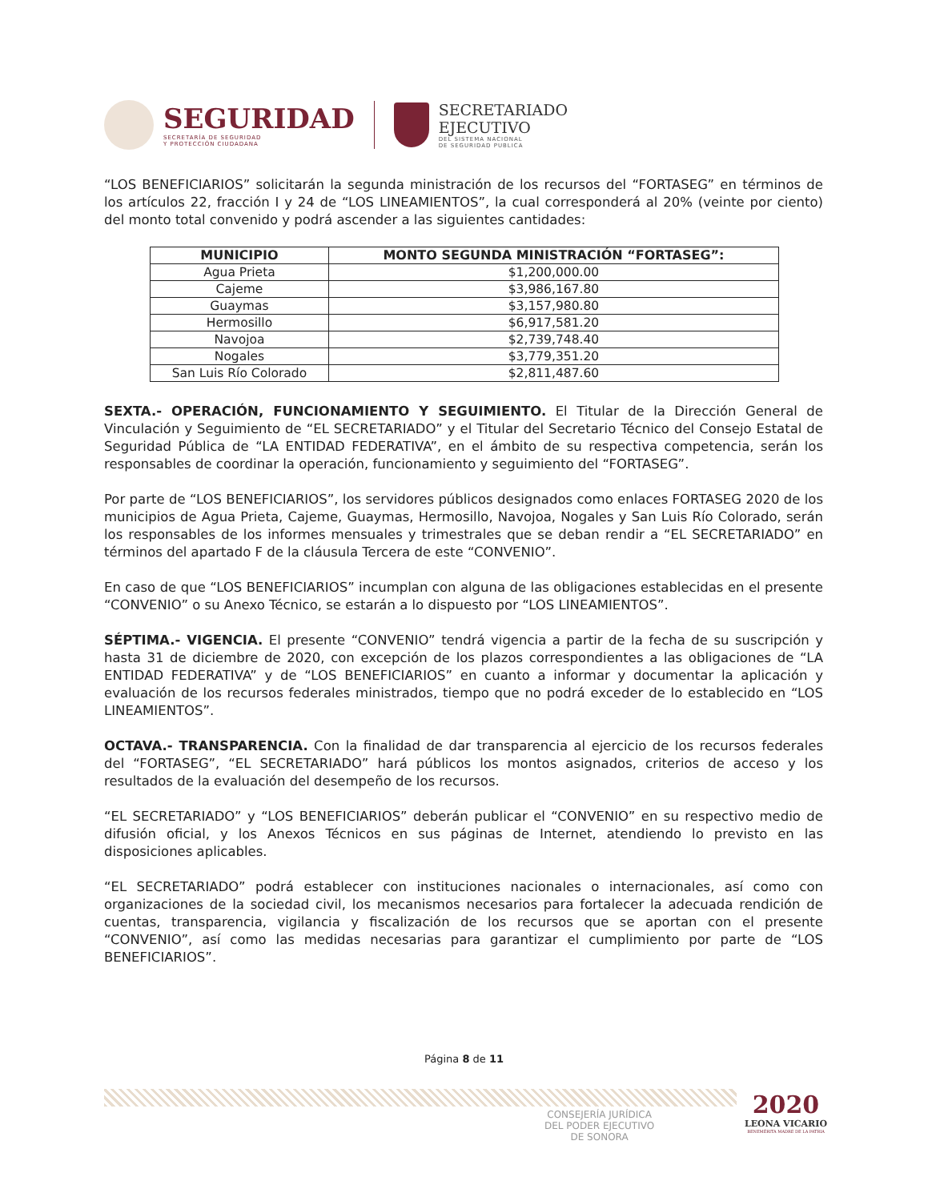SEGURIDAD
SECRETARÍA DE SEGURIDAD
Y PROTECCIÓN CIUDADANA
SECRETARIADO
EJECUTIVO
DEL SISTEMA NACIONAL
DE SEGURIDAD PUBLICA
“LOS BENEFICIARIOS” solicitarán la segunda ministración de los recursos del “FORTASEG” en términos de los artículos 22, fracción I y 24 de “LOS LINEAMIENTOS”, la cual corresponderá al 20% (veinte por ciento) del monto total convenido y podrá ascender a las siguientes cantidades:
| MUNICIPIO | MONTO SEGUNDA MINISTRACIÓN “FORTASEG”: |
| --- | --- |
| Agua Prieta | $1,200,000.00 |
| Cajeme | $3,986,167.80 |
| Guaymas | $3,157,980.80 |
| Hermosillo | $6,917,581.20 |
| Navojoa | $2,739,748.40 |
| Nogales | $3,779,351.20 |
| San Luis Río Colorado | $2,811,487.60 |
SEXTA.- OPERACIÓN, FUNCIONAMIENTO Y SEGUIMIENTO. El Titular de la Dirección General de Vinculación y Seguimiento de “EL SECRETARIADO” y el Titular del Secretario Técnico del Consejo Estatal de Seguridad Pública de “LA ENTIDAD FEDERATIVA”, en el ámbito de su respectiva competencia, serán los responsables de coordinar la operación, funcionamiento y seguimiento del “FORTASEG”.
Por parte de “LOS BENEFICIARIOS”, los servidores públicos designados como enlaces FORTASEG 2020 de los municipios de Agua Prieta, Cajeme, Guaymas, Hermosillo, Navojoa, Nogales y San Luis Río Colorado, serán los responsables de los informes mensuales y trimestrales que se deban rendir a “EL SECRETARIADO” en términos del apartado F de la cláusula Tercera de este “CONVENIO”.
En caso de que “LOS BENEFICIARIOS” incumplan con alguna de las obligaciones establecidas en el presente “CONVENIO” o su Anexo Técnico, se estarán a lo dispuesto por “LOS LINEAMIENTOS”.
SÉPTIMA.- VIGENCIA. El presente “CONVENIO” tendrá vigencia a partir de la fecha de su suscripción y hasta 31 de diciembre de 2020, con excepción de los plazos correspondientes a las obligaciones de “LA ENTIDAD FEDERATIVA” y de “LOS BENEFICIARIOS” en cuanto a informar y documentar la aplicación y evaluación de los recursos federales ministrados, tiempo que no podrá exceder de lo establecido en “LOS LINEAMIENTOS”.
OCTAVA.- TRANSPARENCIA. Con la finalidad de dar transparencia al ejercicio de los recursos federales del “FORTASEG”, “EL SECRETARIADO” hará públicos los montos asignados, criterios de acceso y los resultados de la evaluación del desempeño de los recursos.
“EL SECRETARIADO” y “LOS BENEFICIARIOS” deberán publicar el “CONVENIO” en su respectivo medio de difusión oficial, y los Anexos Técnicos en sus páginas de Internet, atendiendo lo previsto en las disposiciones aplicables.
“EL SECRETARIADO” podrá establecer con instituciones nacionales o internacionales, así como con organizaciones de la sociedad civil, los mecanismos necesarios para fortalecer la adecuada rendición de cuentas, transparencia, vigilancia y fiscalización de los recursos que se aportan con el presente “CONVENIO”, así como las medidas necesarias para garantizar el cumplimiento por parte de “LOS BENEFICIARIOS”.
Página 8 de 11
CONSEJERÍA JURÍDICA
DEL PODER EJECUTIVO
DE SONORA
2020
LEONA VICARIO
BENEMÉRITA MADRE DE LA PATRIA